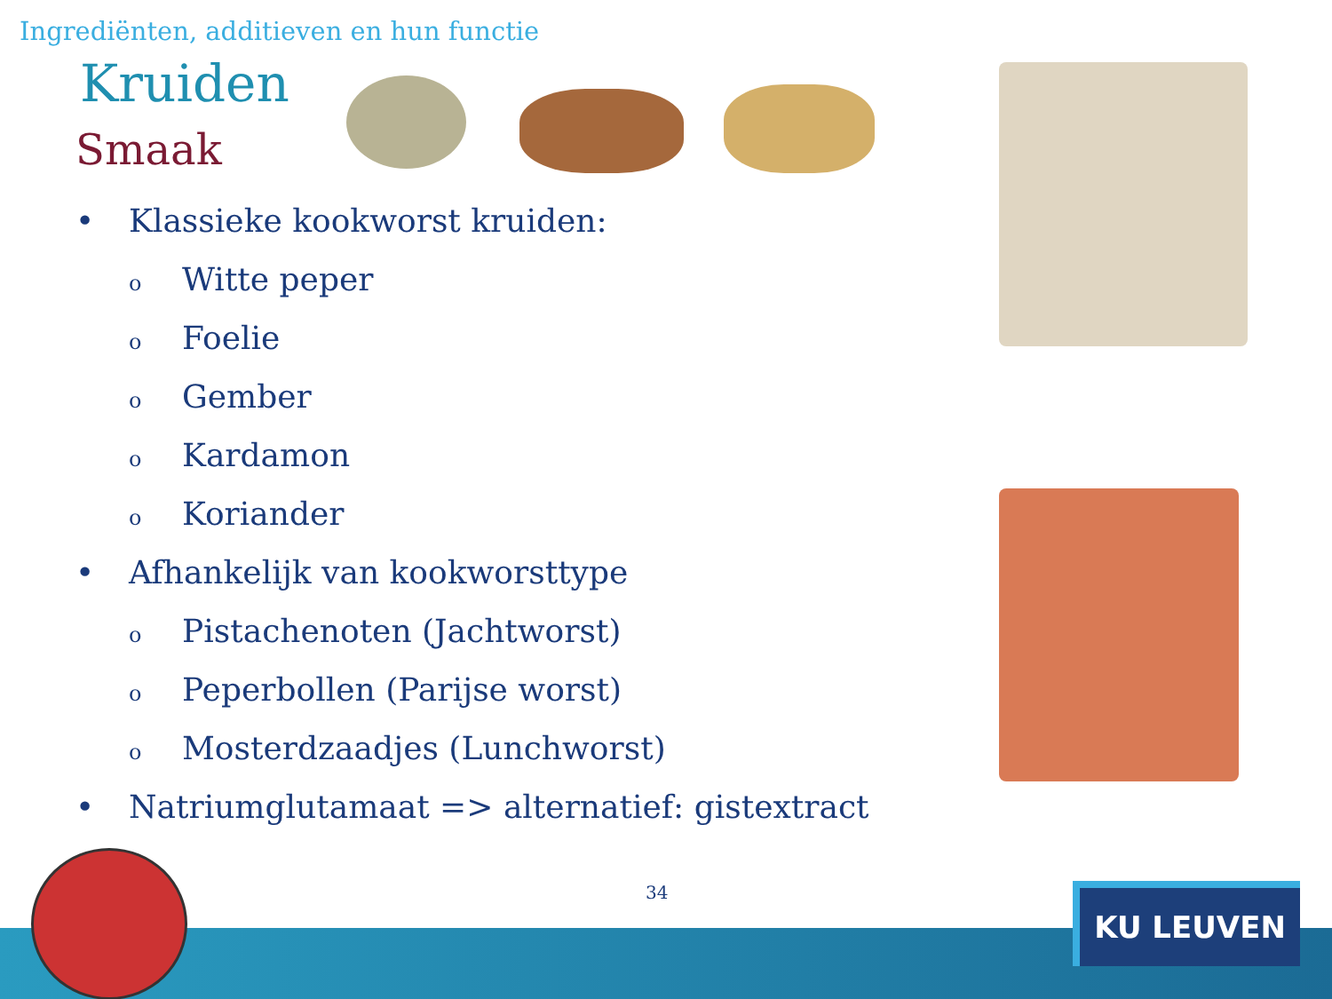Ingrediënten, additieven en hun functie
Kruiden
Smaak
• Klassieke kookworst kruiden:
o Witte peper
o Foelie
o Gember
o Kardamon
o Koriander
• Afhankelijk van kookworsttype
o Pistachenoten (Jachtworst)
o Peperbollen (Parijse worst)
o Mosterdzaadjes (Lunchworst)
• Natriumglutamaat => alternatief: gistextract
34 KU LEUVEN